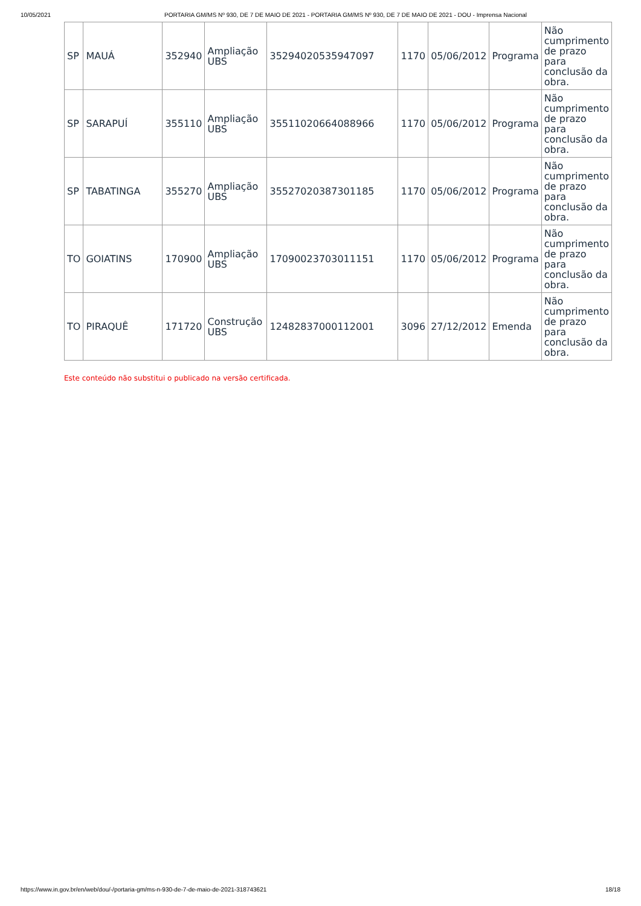10/05/2021 PORTARIA GM/MS Nº 930, DE 7 DE MAIO DE 2021 - PORTARIA GM/MS Nº 930, DE 7 DE MAIO DE 2021 - DOU - Imprensa Nacional
| SP | MAUÁ | 352940 | Ampliação UBS | 35294020535947097 | 1170 | 05/06/2012 | Programa | Não cumprimento de prazo para conclusão da obra. |
| SP | SARAPUÍ | 355110 | Ampliação UBS | 35511020664088966 | 1170 | 05/06/2012 | Programa | Não cumprimento de prazo para conclusão da obra. |
| SP | TABATINGA | 355270 | Ampliação UBS | 35527020387301185 | 1170 | 05/06/2012 | Programa | Não cumprimento de prazo para conclusão da obra. |
| TO | GOIATINS | 170900 | Ampliação UBS | 17090023703011151 | 1170 | 05/06/2012 | Programa | Não cumprimento de prazo para conclusão da obra. |
| TO | PIRAQUÊ | 171720 | Construção UBS | 12482837000112001 | 3096 | 27/12/2012 | Emenda | Não cumprimento de prazo para conclusão da obra. |
Este conteúdo não substitui o publicado na versão certificada.
https://www.in.gov.br/en/web/dou/-/portaria-gm/ms-n-930-de-7-de-maio-de-2021-318743621 18/18